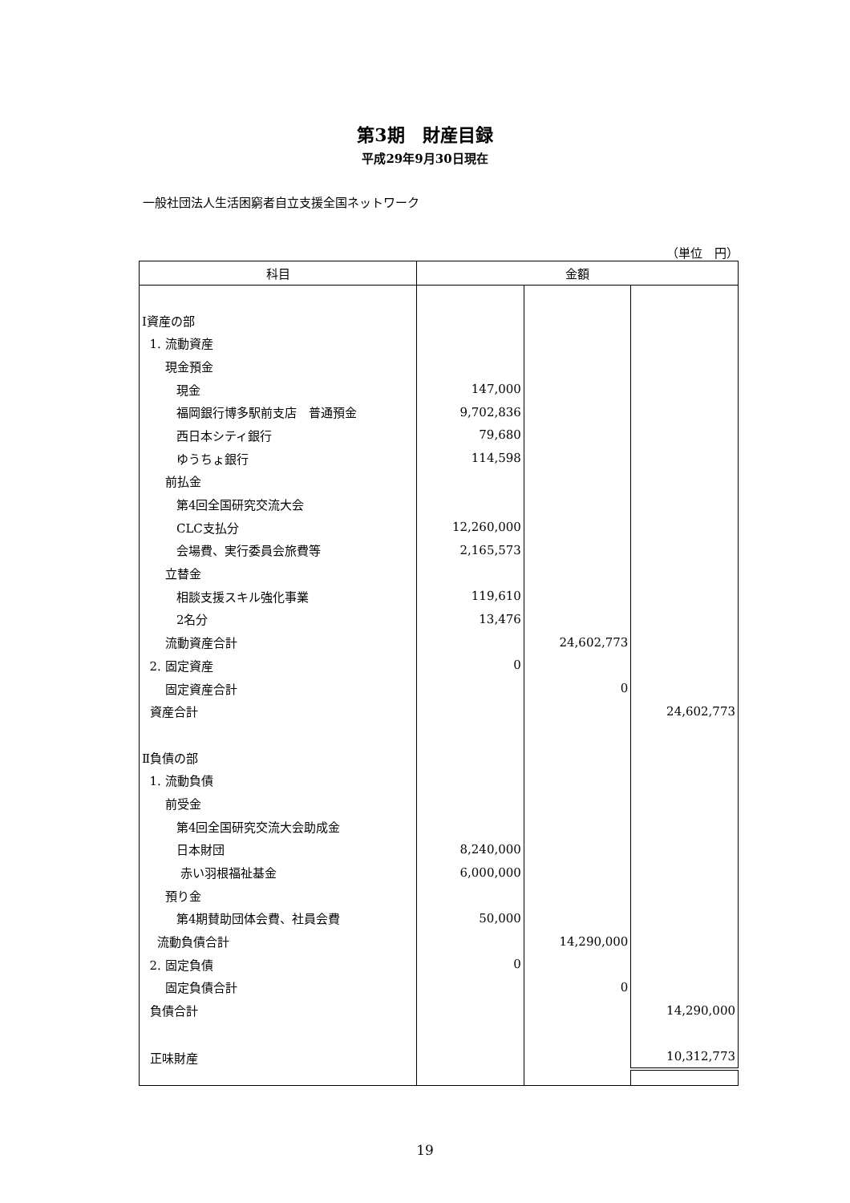第3期　財産目録
平成29年9月30日現在
一般社団法人生活困窮者自立支援全国ネットワーク
（単位　円）
| 科目 | 金額 | | |
| --- | --- | --- | --- |
| Ⅰ資産の部 | | | |
| 1. 流動資産 | | | |
| 現金預金 | | | |
| 現金 | 147,000 | | |
| 福岡銀行博多駅前支店 普通預金 | 9,702,836 | | |
| 西日本シティ銀行 | 79,680 | | |
| ゆうちょ銀行 | 114,598 | | |
| 前払金 | | | |
| 第4回全国研究交流大会 | | | |
| CLC支払分 | 12,260,000 | | |
| 会場費、実行委員会旅費等 | 2,165,573 | | |
| 立替金 | | | |
| 相談支援スキル強化事業 | 119,610 | | |
| 2名分 | 13,476 | | |
| 流動資産合計 | | 24,602,773 | |
| 2. 固定資産 | 0 | | |
| 固定資産合計 | | 0 | |
| 資産合計 | | | 24,602,773 |
| Ⅱ負債の部 | | | |
| 1. 流動負債 | | | |
| 前受金 | | | |
| 第4回全国研究交流大会助成金 | | | |
| 日本財団 | 8,240,000 | | |
| 赤い羽根福祉基金 | 6,000,000 | | |
| 預り金 | | | |
| 第4期賛助団体会費、社員会費 | 50,000 | | |
| 流動負債合計 | | 14,290,000 | |
| 2. 固定負債 | 0 | | |
| 固定負債合計 | | 0 | |
| 負債合計 | | | 14,290,000 |
| 正味財産 | | | 10,312,773 |
19